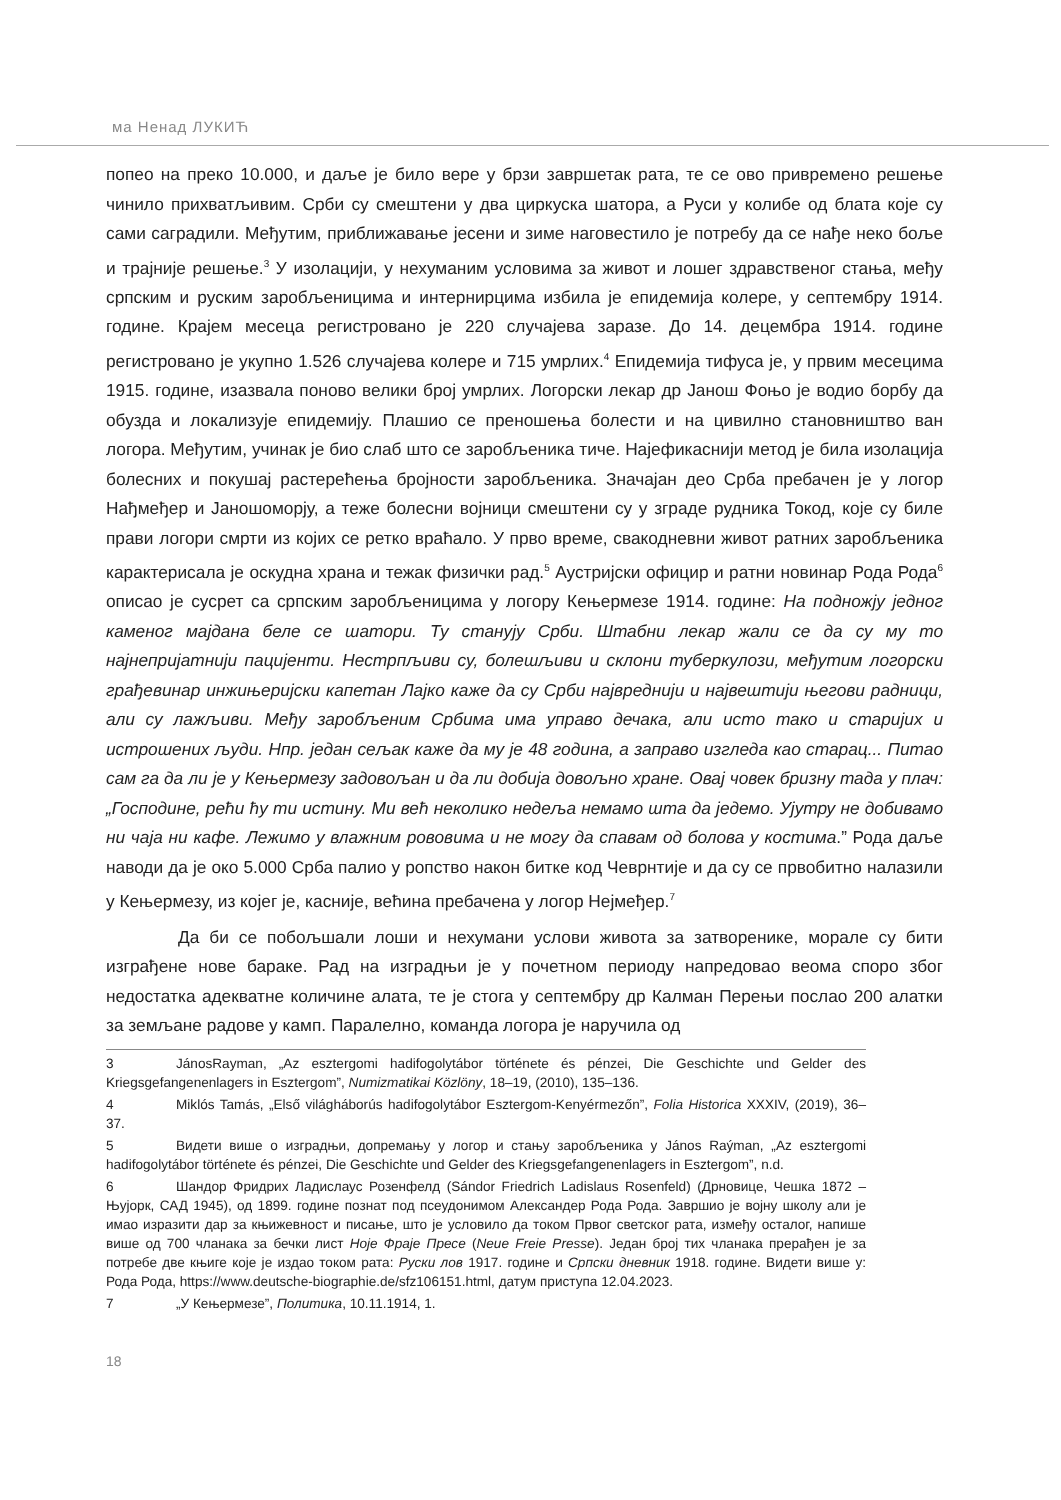ма Ненад ЛУКИЋ
попео на преко 10.000, и даље је било вере у брзи завршетак рата, те се ово привремено решење чинило прихватљивим. Срби су смештени у два циркуска шатора, а Руси у колибе од блата које су сами саградили. Међутим, приближавање јесени и зиме наговестило је потребу да се нађе неко боље и трајније решење.<sup>3</sup> У изолацији, у нехуманим условима за живот и лошег здравственог стања, међу српским и руским заробљеницима и интернирцима избила је епидемија колере, у септембру 1914. године. Крајем месеца регистровано је 220 случајева заразе. До 14. децембра 1914. године регистровано је укупно 1.526 случајева колере и 715 умрлих.<sup>4</sup> Епидемија тифуса је, у првим месецима 1915. године, изазвала поново велики број умрлих. Логорски лекар др Јанош Фоњо је водио борбу да обузда и локализује епидемију. Плашио се преношења болести и на цивилно становништво ван логора. Међутим, учинак је био слаб што се заробљеника тиче. Најефикаснији метод је била изолација болесних и покушај растерећења бројности заробљеника. Значајан део Срба пребачен је у логор Нађмеђер и Јаношоморју, а теже болесни војници смештени су у зграде рудника Токод, које су биле прави логори смрти из којих се ретко враћало. У прво време, свакодневни живот ратних заробљеника карактерисала је оскудна храна и тежак физички рад.<sup>5</sup> Аустријски официр и ратни новинар Рода Рода<sup>6</sup> описао је сусрет са српским заробљеницима у логору Кењермезе 1914. године: На подножју једног каменог мајдана беле се шатори. Ту станују Срби. Штабни лекар жали се да су му то најнепријатнији пацијенти. Нестрпљиви су, болешљиви и склони туберкулози, међутим логорски грађевинар инжињеријски капетан Лајко каже да су Срби највреднији и највештији његови радници, али су лажљиви. Међу заробљеним Србима има управо дечака, али исто тако и старијих и истрошених људи. Нпр. један сељак каже да му је 48 година, а заправо изгледа као старац... Питао сам га да ли је у Кењермезу задовољан и да ли добија довољно хране. Овај човек бризну тада у плач: „Господине, рећи ћу ти истину. Ми већ неколико недеља немамо шта да једемо. Ујутру не добивамо ни чаја ни кафе. Лежимо у влажним рововима и не могу да спавам од болова у костима.” Рода даље наводи да је око 5.000 Срба палио у ропство након битке код Чеврнтије и да су се првобитно налазили у Кењермезу, из којег је, касније, већина пребачена у логор Нејмеђер.<sup>7</sup>
Да би се побољшали лоши и нехумани услови живота за затворенике, морале су бити изграђене нове бараке. Рад на изградњи је у почетном периоду напредовао веома споро због недостатка адекватне количине алата, те је стога у септембру др Калман Перењи послао 200 алатки за земљане радове у камп. Паралелно, команда логора је наручила од
3 JánosRayman, „Az esztergomi hadifogolytábor története és pénzei, Die Geschichte und Gelder des Kriegsgefangenenlagers in Esztergom”, Numizmatikai Közlöny, 18–19, (2010), 135–136.
4 Miklós Tamás, „Első világháborús hadifogolytábor Esztergom-Kenyérmezőn”, Folia Historica XXXIV, (2019), 36–37.
5 Видети више о изградњи, допремању у логор и стању заробљеника у János Raýman, „Az esztergomi hadifogolytábor története és pénzei, Die Geschichte und Gelder des Kriegsgefangenenlagers in Esztergom”, n.d.
6 Шандор Фридрих Ладислаус Розенфелд (Sándor Friedrich Ladislaus Rosenfeld) (Дрновице, Чешка 1872 – Њујорк, САД 1945), од 1899. године познат под псеудонимом Александер Рода Рода. Завршио је војну школу али је имао изразити дар за књижевност и писање, што је условило да током Првог светског рата, између осталог, напише више од 700 чланака за бечки лист Ноје Фраје Пресе (Neue Freie Presse). Један број тих чланака прерађен је за потребе две књиге које је издао током рата: Руски лов 1917. године и Српски дневник 1918. године. Видети више у: Рода Рода, https://www.deutsche-biographie.de/sfz106151.html, датум приступа 12.04.2023.
7 „У Кењермезе”, Политика, 10.11.1914, 1.
18